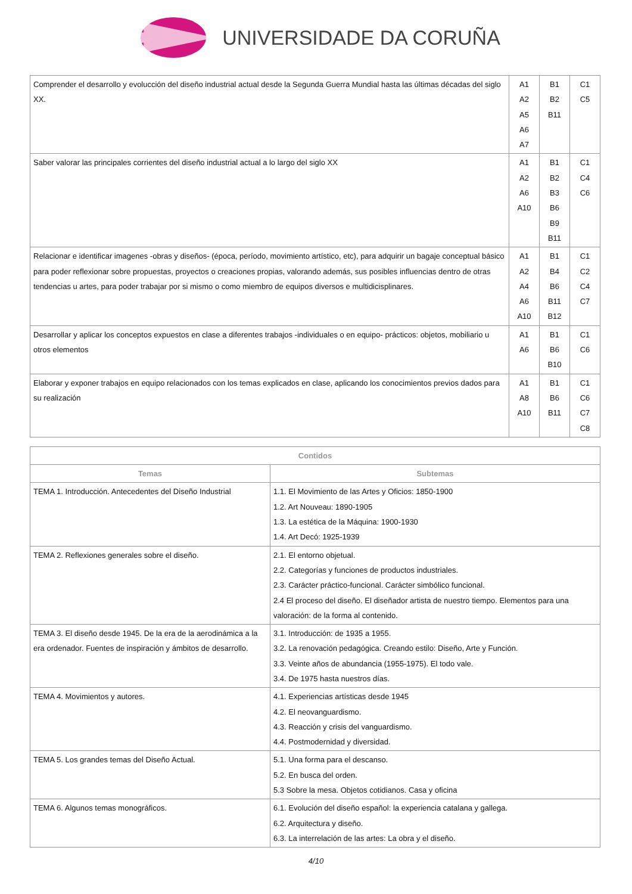UNIVERSIDADE DA CORUÑA
| Comprender el desarrollo y evolucción del diseño industrial actual desde la Segunda Guerra Mundial hasta las últimas décadas del siglo XX. | A1 A2 A5 A6 A7 | B1 B2 B11 | C1 C5 |
| Saber valorar las principales corrientes del diseño industrial actual a lo largo del siglo XX | A1 A2 A6 A10 | B1 B2 B3 B6 B9 B11 | C1 C4 C6 |
| Relacionar e identificar imagenes -obras y diseños- (época, período, movimiento artístico, etc), para adquirir un bagaje conceptual básico para poder reflexionar sobre propuestas, proyectos o creaciones propias, valorando además, sus posibles influencias dentro de otras tendencias u artes, para poder trabajar por si mismo o como miembro de equipos diversos e multidicisplinares. | A1 A2 A4 A6 A10 | B1 B4 B6 B11 B12 | C1 C2 C4 C7 |
| Desarrollar y aplicar los conceptos expuestos en clase a diferentes trabajos -individuales o en equipo- prácticos: objetos, mobiliario u otros elementos | A1 A6 | B1 B6 B10 | C1 C6 |
| Elaborar y exponer trabajos en equipo relacionados con los temas explicados en clase, aplicando los conocimientos previos dados para su realización | A1 A8 A10 | B1 B6 B11 | C1 C6 C7 C8 |
| Contidos | |
| --- | --- |
| Temas | Subtemas |
| TEMA 1. Introducción. Antecedentes del Diseño Industrial | 1.1. El Movimiento de las Artes y Oficios: 1850-1900 1.2. Art Nouveau: 1890-1905 1.3. La estética de la Máquina: 1900-1930 1.4. Art Decó: 1925-1939 |
| TEMA 2. Reflexiones generales sobre el diseño. | 2.1. El entorno objetual. 2.2. Categorías y funciones de productos industriales. 2.3. Carácter práctico-funcional. Carácter simbólico funcional. 2.4 El proceso del diseño. El diseñador artista de nuestro tiempo. Elementos para una valoración: de la forma al contenido. |
| TEMA 3. El diseño desde 1945. De la era de la aerodinámica a la era ordenador. Fuentes de inspiración y ámbitos de desarrollo. | 3.1. Introducción: de 1935 a 1955. 3.2. La renovación pedagógica. Creando estilo: Diseño, Arte y Función. 3.3. Veinte años de abundancia (1955-1975). El todo vale. 3.4. De 1975 hasta nuestros días. |
| TEMA 4. Movimientos y autores. | 4.1. Experiencias artísticas desde 1945 4.2. El neovanguardismo. 4.3. Reacción y crisis del vanguardismo. 4.4. Postmodernidad y diversidad. |
| TEMA 5. Los grandes temas del Diseño Actual. | 5.1. Una forma para el descanso. 5.2. En busca del orden. 5.3 Sobre la mesa. Objetos cotidianos. Casa y oficina |
| TEMA 6. Algunos temas monográficos. | 6.1. Evolución del diseño español: la experiencia catalana y gallega. 6.2. Arquitectura y diseño. 6.3. La interrelación de las artes: La obra y el diseño. |
4/10